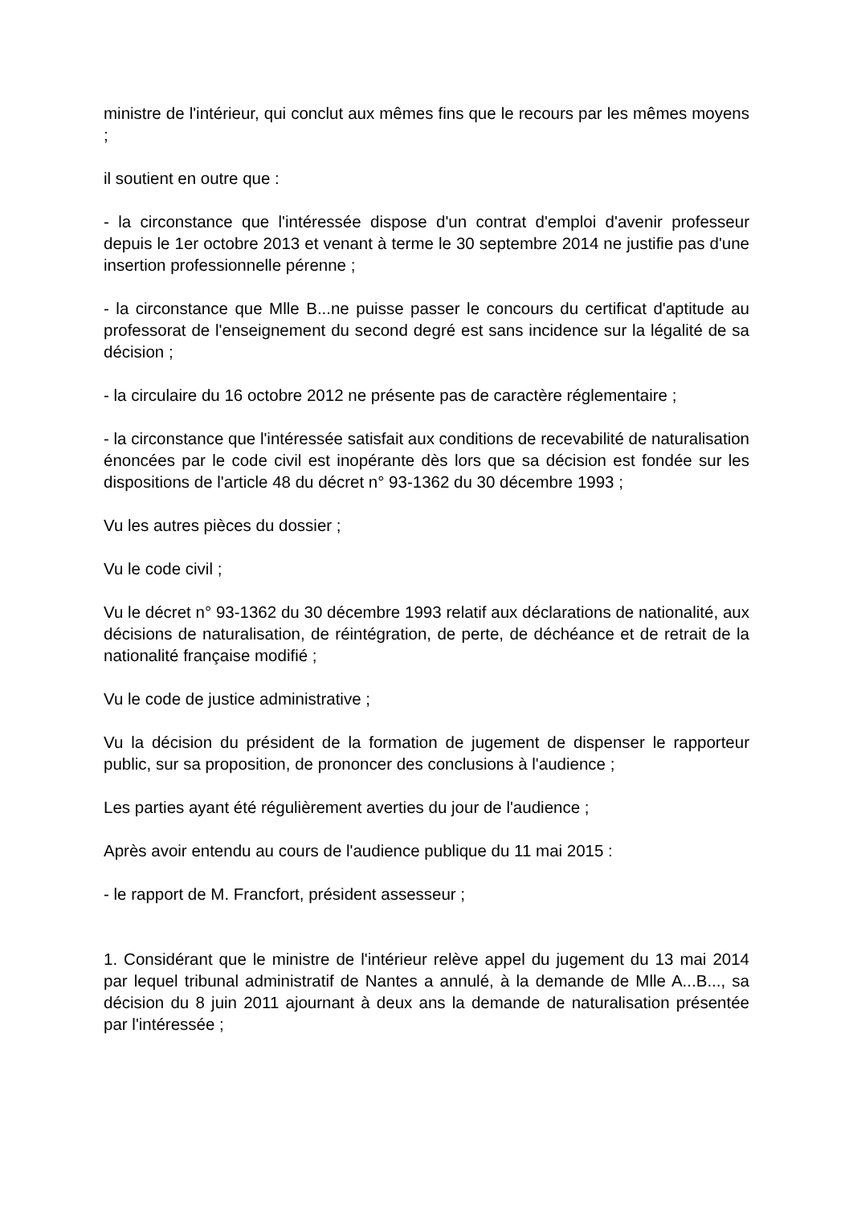ministre de l'intérieur, qui conclut aux mêmes fins que le recours par les mêmes moyens ;
il soutient en outre que :
- la circonstance que l'intéressée dispose d'un contrat d'emploi d'avenir professeur depuis le 1er octobre 2013 et venant à terme le 30 septembre 2014 ne justifie pas d'une insertion professionnelle pérenne ;
- la circonstance que Mlle B...ne puisse passer le concours du certificat d'aptitude au professorat de l'enseignement du second degré est sans incidence sur la légalité de sa décision ;
- la circulaire du 16 octobre 2012 ne présente pas de caractère réglementaire ;
- la circonstance que l'intéressée satisfait aux conditions de recevabilité de naturalisation énoncées par le code civil est inopérante dès lors que sa décision est fondée sur les dispositions de l'article 48 du décret n° 93-1362 du 30 décembre 1993 ;
Vu les autres pièces du dossier ;
Vu le code civil ;
Vu le décret n° 93-1362 du 30 décembre 1993 relatif aux déclarations de nationalité, aux décisions de naturalisation, de réintégration, de perte, de déchéance et de retrait de la nationalité française modifié ;
Vu le code de justice administrative ;
Vu la décision du président de la formation de jugement de dispenser le rapporteur public, sur sa proposition, de prononcer des conclusions à l'audience ;
Les parties ayant été régulièrement averties du jour de l'audience ;
Après avoir entendu au cours de l'audience publique du 11 mai 2015 :
- le rapport de M. Francfort, président assesseur ;
1. Considérant que le ministre de l'intérieur relève appel du jugement du 13 mai 2014 par lequel tribunal administratif de Nantes a annulé, à la demande de Mlle A...B..., sa décision du 8 juin 2011 ajournant à deux ans la demande de naturalisation présentée par l'intéressée ;